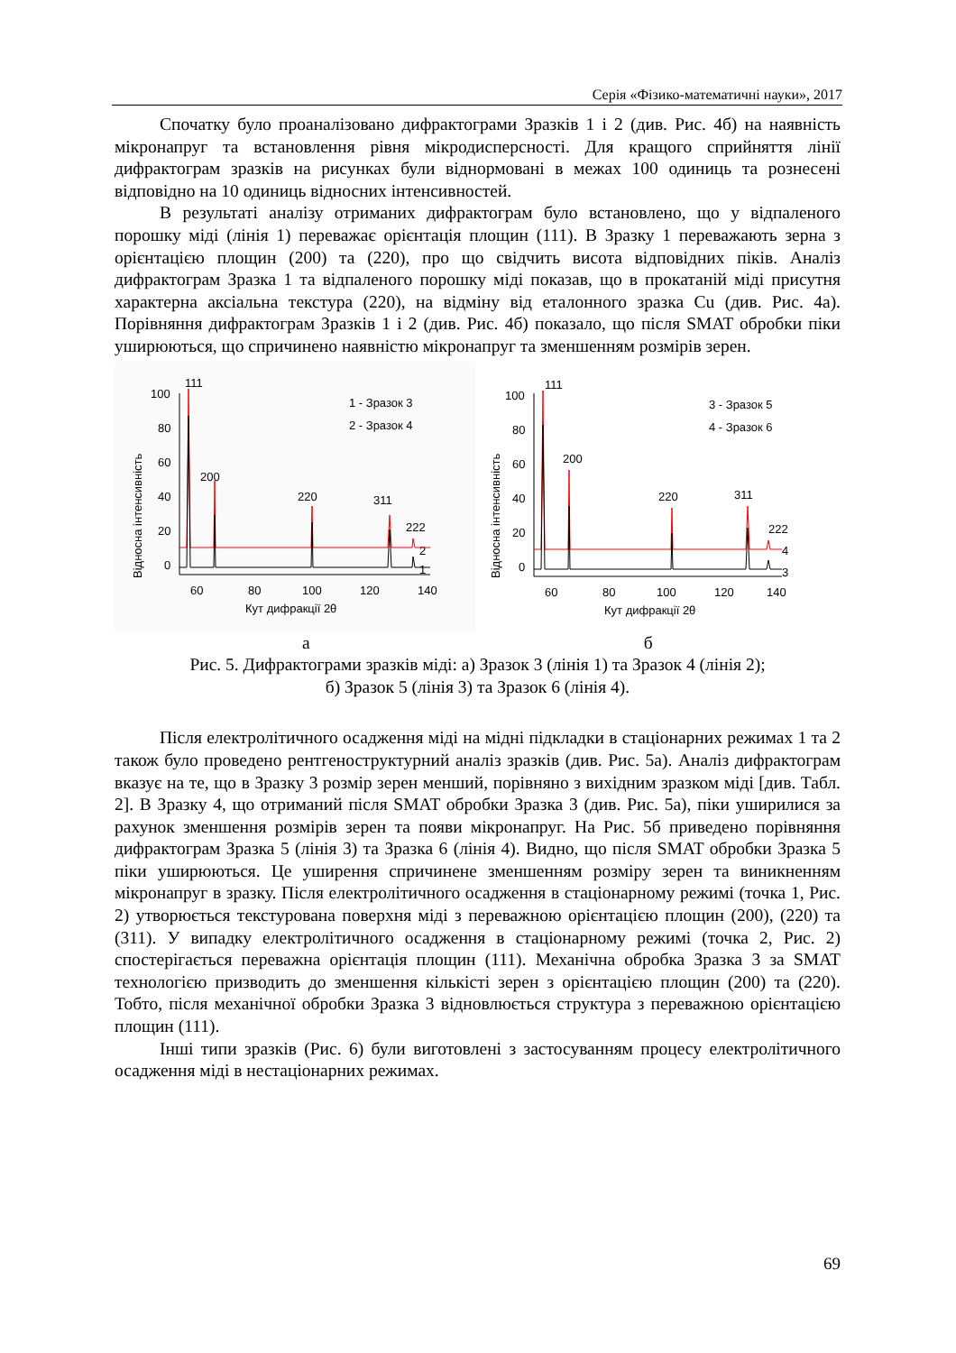Серія «Фізико-математичні науки», 2017
Спочатку було проаналізовано дифрактограми Зразків 1 і 2 (див. Рис. 4б) на наявність мікронапруг та встановлення рівня мікродисперсності. Для кращого сприйняття лінії дифрактограм зразків на рисунках були віднормовані в межах 100 одиниць та рознесені відповідно на 10 одиниць відносних інтенсивностей.
В результаті аналізу отриманих дифрактограм було встановлено, що у відпаленого порошку міді (лінія 1) переважає орієнтація площин (111). В Зразку 1 переважають зерна з орієнтацією площин (200) та (220), про що свідчить висота відповідних піків. Аналіз дифрактограм Зразка 1 та відпаленого порошку міді показав, що в прокатаній міді присутня характерна аксіальна текстура (220), на відміну від еталонного зразка Cu (див. Рис. 4а). Порівняння дифрактограм Зразків 1 і 2 (див. Рис. 4б) показало, що після SMAT обробки піки уширюються, що спричинено наявністю мікронапруг та зменшенням розмірів зерен.
111
200
220
311
222
1 - Зразок 3
2 - Зразок 4
100
80
60
40
20
0
2
1
60
80
100
120
140
Кут дифракції 2θ
Відносна інтенсивність
111
200
220
311
222
3 - Зразок 5
4 - Зразок 6
100
80
60
40
20
0
4
3
60
80
100
120
140
Кут дифракції 2θ
Відносна інтенсивність
а б
Рис. 5. Дифрактограми зразків міді: а) Зразок 3 (лінія 1) та Зразок 4 (лінія 2);
б) Зразок 5 (лінія 3) та Зразок 6 (лінія 4).
Після електролітичного осадження міді на мідні підкладки в стаціонарних режимах 1 та 2 також було проведено рентгеноструктурний аналіз зразків (див. Рис. 5а). Аналіз дифрактограм вказує на те, що в Зразку 3 розмір зерен менший, порівняно з вихідним зразком міді [див. Табл. 2]. В Зразку 4, що отриманий після SMAT обробки Зразка 3 (див. Рис. 5а), піки уширилися за рахунок зменшення розмірів зерен та появи мікронапруг. На Рис. 5б приведено порівняння дифрактограм Зразка 5 (лінія 3) та Зразка 6 (лінія 4). Видно, що після SMAT обробки Зразка 5 піки уширюються. Це уширення спричинене зменшенням розміру зерен та виникненням мікронапруг в зразку. Після електролітичного осадження в стаціонарному режимі (точка 1, Рис. 2) утворюється текстурована поверхня міді з переважною орієнтацією площин (200), (220) та (311). У випадку електролітичного осадження в стаціонарному режимі (точка 2, Рис. 2) спостерігається переважна орієнтація площин (111). Механічна обробка Зразка 3 за SMAT технологією призводить до зменшення кількісті зерен з орієнтацією площин (200) та (220). Тобто, після механічної обробки Зразка 3 відновлюється структура з переважною орієнтацією площин (111).
Інші типи зразків (Рис. 6) були виготовлені з застосуванням процесу електролітичного осадження міді в нестаціонарних режимах.
69